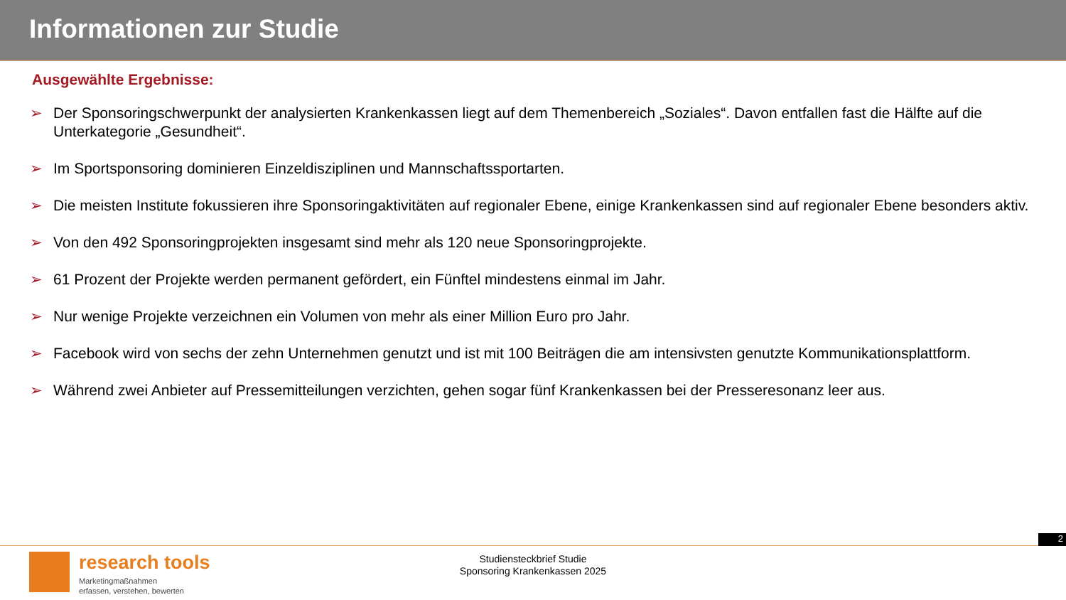Informationen zur Studie
Ausgewählte Ergebnisse:
➢ Der Sponsoringschwerpunkt der analysierten Krankenkassen liegt auf dem Themenbereich „Soziales“. Davon entfallen fast die Hälfte auf die Unterkategorie „Gesundheit“.
➢ Im Sportsponsoring dominieren Einzeldisziplinen und Mannschaftssportarten.
➢ Die meisten Institute fokussieren ihre Sponsoringaktivitäten auf regionaler Ebene, einige Krankenkassen sind auf regionaler Ebene besonders aktiv.
➢ Von den 492 Sponsoringprojekten insgesamt sind mehr als 120 neue Sponsoringprojekte.
➢ 61 Prozent der Projekte werden permanent gefördert, ein Fünftel mindestens einmal im Jahr.
➢ Nur wenige Projekte verzeichnen ein Volumen von mehr als einer Million Euro pro Jahr.
➢ Facebook wird von sechs der zehn Unternehmen genutzt und ist mit 100 Beiträgen die am intensivsten genutzte Kommunikationsplattform.
➢ Während zwei Anbieter auf Pressemitteilungen verzichten, gehen sogar fünf Krankenkassen bei der Presseresonanz leer aus.
2
research tools
Marketingmaßnahmen
erfassen, verstehen, bewerten
Studiensteckbrief Studie
Sponsoring Krankenkassen 2025